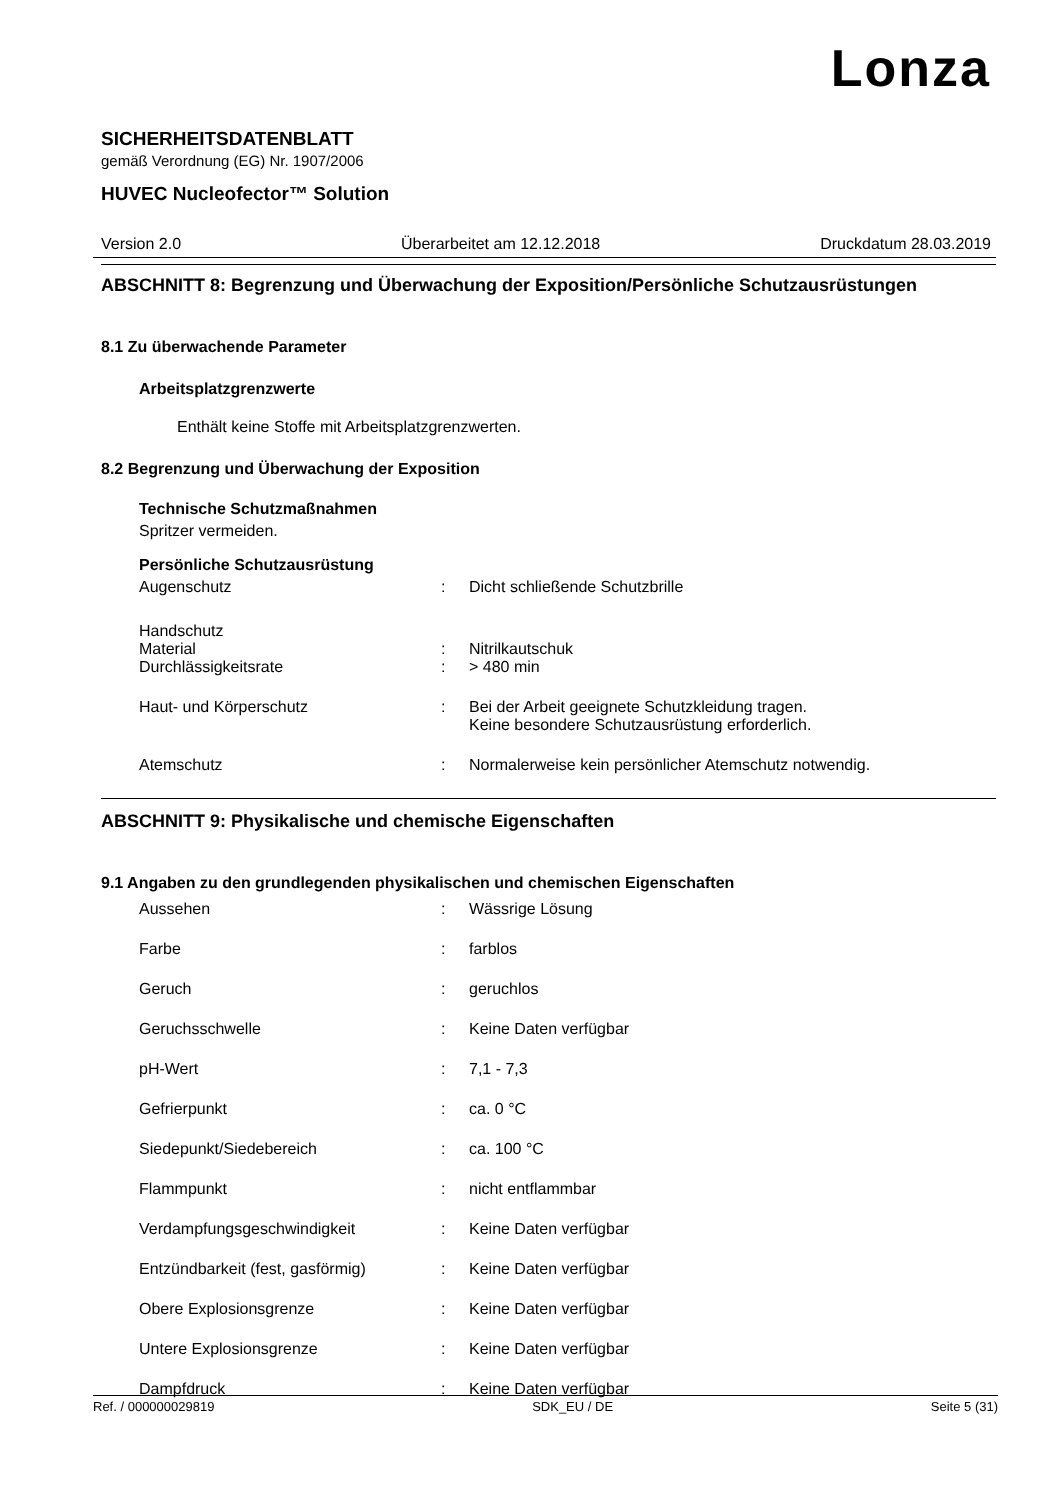Lonza
SICHERHEITSDATENBLATT
gemäß Verordnung (EG) Nr. 1907/2006
HUVEC Nucleofector™ Solution
Version 2.0 Überarbeitet am 12.12.2018 Druckdatum 28.03.2019
ABSCHNITT 8: Begrenzung und Überwachung der Exposition/Persönliche Schutzausrüstungen
8.1 Zu überwachende Parameter
Arbeitsplatzgrenzwerte
Enthält keine Stoffe mit Arbeitsplatzgrenzwerten.
8.2 Begrenzung und Überwachung der Exposition
Technische Schutzmaßnahmen
Spritzer vermeiden.
Persönliche Schutzausrüstung
Augenschutz: Dicht schließende Schutzbrille
Handschutz
Material: Nitrilkautschuk
Durchlässigkeitsrate: > 480 min
Haut- und Körperschutz: Bei der Arbeit geeignete Schutzkleidung tragen.
Keine besondere Schutzausrüstung erforderlich.
Atemschutz: Normalerweise kein persönlicher Atemschutz notwendig.
ABSCHNITT 9: Physikalische und chemische Eigenschaften
9.1 Angaben zu den grundlegenden physikalischen und chemischen Eigenschaften
Aussehen: Wässrige Lösung
Farbe: farblos
Geruch: geruchlos
Geruchsschwelle: Keine Daten verfügbar
pH-Wert: 7,1 - 7,3
Gefrierpunkt: ca. 0 °C
Siedepunkt/Siedebereich: ca. 100 °C
Flammpunkt: nicht entflammbar
Verdampfungsgeschwindigkeit: Keine Daten verfügbar
Entzündbarkeit (fest, gasförmig): Keine Daten verfügbar
Obere Explosionsgrenze: Keine Daten verfügbar
Untere Explosionsgrenze: Keine Daten verfügbar
Dampfdruck: Keine Daten verfügbar
Ref. / 000000029819 SDK_EU / DE Seite 5 (31)